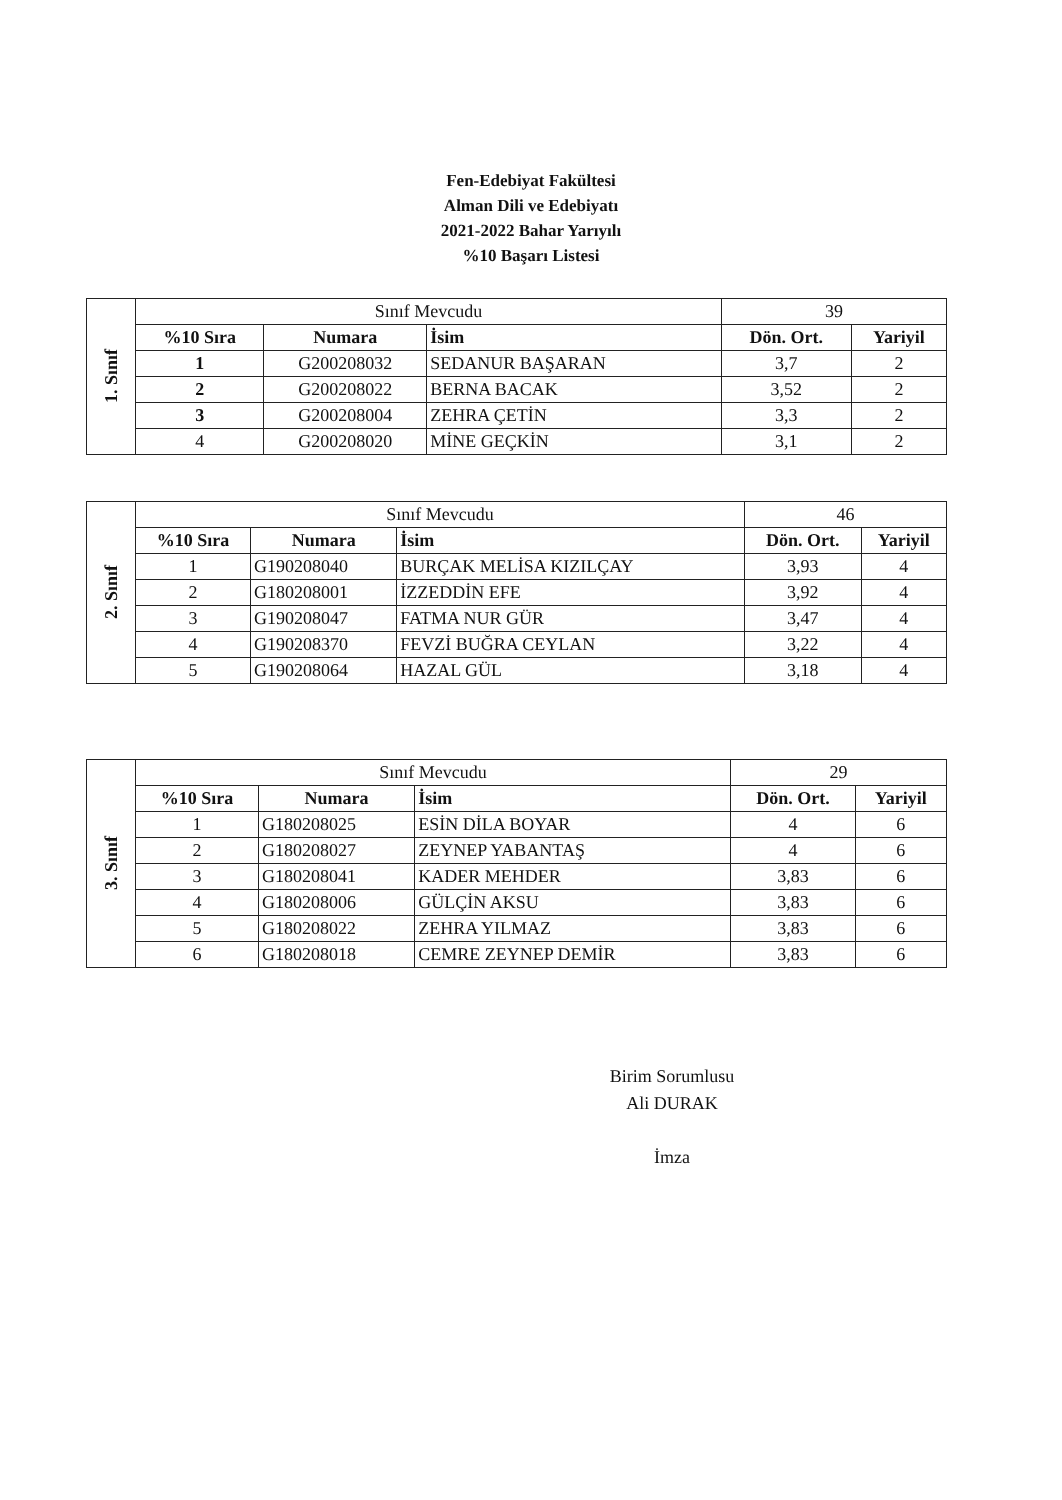Fen-Edebiyat Fakültesi
Alman Dili ve Edebiyatı
2021-2022 Bahar Yarıyılı
%10 Başarı Listesi
| 1. Sınıf | Sınıf Mevcudu | | | 39 | |
| | %10 Sıra | Numara | İsim | Dön. Ort. | Yariyil |
| | 1 | G200208032 | SEDANUR BAŞARAN | 3,7 | 2 |
| | 2 | G200208022 | BERNA BACAK | 3,52 | 2 |
| | 3 | G200208004 | ZEHRA ÇETİN | 3,3 | 2 |
| | 4 | G200208020 | MİNE GEÇKİN | 3,1 | 2 |
| 2. Sınıf | Sınıf Mevcudu | | | 46 | |
| | %10 Sıra | Numara | İsim | Dön. Ort. | Yariyil |
| | 1 | G190208040 | BURÇAK MELİSA KIZILÇAY | 3,93 | 4 |
| | 2 | G180208001 | İZZEDDİN EFE | 3,92 | 4 |
| | 3 | G190208047 | FATMA NUR GÜR | 3,47 | 4 |
| | 4 | G190208370 | FEVZİ BUĞRA CEYLAN | 3,22 | 4 |
| | 5 | G190208064 | HAZAL GÜL | 3,18 | 4 |
| 3. Sınıf | Sınıf Mevcudu | | | 29 | |
| | %10 Sıra | Numara | İsim | Dön. Ort. | Yariyil |
| | 1 | G180208025 | ESİN DİLA BOYAR | 4 | 6 |
| | 2 | G180208027 | ZEYNEP YABANTAŞ | 4 | 6 |
| | 3 | G180208041 | KADER MEHDER | 3,83 | 6 |
| | 4 | G180208006 | GÜLÇİN AKSU | 3,83 | 6 |
| | 5 | G180208022 | ZEHRA YILMAZ | 3,83 | 6 |
| | 6 | G180208018 | CEMRE ZEYNEP DEMİR | 3,83 | 6 |
Birim Sorumlusu
Ali DURAK
İmza